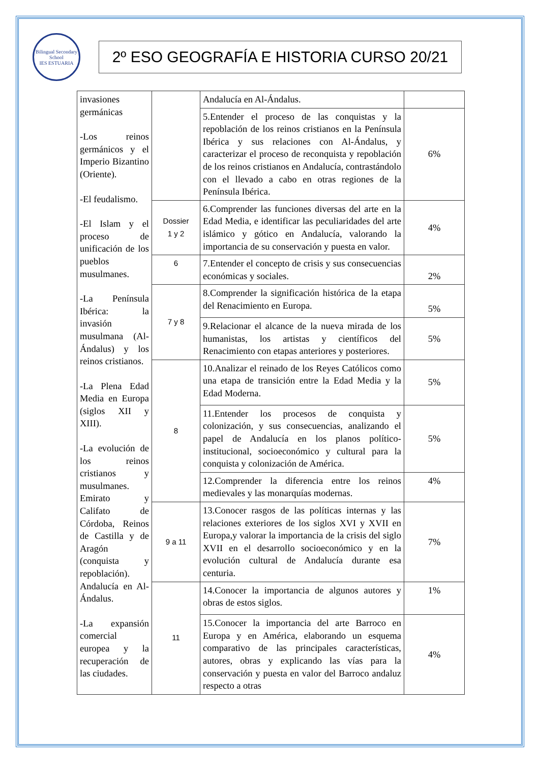Bilingual Secondary School
IES ESTUARIA
2º ESO GEOGRAFÍA E HISTORIA CURSO 20/21
| invasiones germánicas -Los reinos germánicos y el Imperio Bizantino (Oriente). -El feudalismo. -El Islam y el proceso de unificación de los pueblos musulmanes. -La Península Ibérica: la invasión musulmana (Al-Ándalus) y los reinos cristianos. -La Plena Edad Media en Europa (siglos XII y XIII). -La evolución de los reinos cristianos y musulmanes. Emirato y Califato de Córdoba, Reinos de Castilla y de Aragón (conquista y repoblación). Andalucía en Al-Ándalus. -La expansión comercial europea y la recuperación de las ciudades. | | Andalucía en Al-Ándalus. | |
| | | 5.Entender el proceso de las conquistas y la repoblación de los reinos cristianos en la Península Ibérica y sus relaciones con Al-Ándalus, y caracterizar el proceso de reconquista y repoblación de los reinos cristianos en Andalucía, contrastándolo con el llevado a cabo en otras regiones de la Península Ibérica. | 6% |
| | Dossier 1 y 2 | 6.Comprender las funciones diversas del arte en la Edad Media, e identificar las peculiaridades del arte islámico y gótico en Andalucía, valorando la importancia de su conservación y puesta en valor. | 4% |
| | 6 | 7.Entender el concepto de crisis y sus consecuencias económicas y sociales. | 2% |
| | 7 y 8 | 8.Comprender la significación histórica de la etapa del Renacimiento en Europa. | 5% |
| | | 9.Relacionar el alcance de la nueva mirada de los humanistas, los artistas y científicos del Renacimiento con etapas anteriores y posteriores. | 5% |
| | 8 | 10.Analizar el reinado de los Reyes Católicos como una etapa de transición entre la Edad Media y la Edad Moderna. | 5% |
| | | 11.Entender los procesos de conquista y colonización, y sus consecuencias, analizando el papel de Andalucía en los planos político-institucional, socioeconómico y cultural para la conquista y colonización de América. | 5% |
| | | 12.Comprender la diferencia entre los reinos medievales y las monarquías modernas. | 4% |
| | 9 a 11 | 13.Conocer rasgos de las políticas internas y las relaciones exteriores de los siglos XVI y XVII en Europa,y valorar la importancia de la crisis del siglo XVII en el desarrollo socioeconómico y en la evolución cultural de Andalucía durante esa centuria. | 7% |
| | 11 | 14.Conocer la importancia de algunos autores y obras de estos siglos. | 1% |
| | | 15.Conocer la importancia del arte Barroco en Europa y en América, elaborando un esquema comparativo de las principales características, autores, obras y explicando las vías para la conservación y puesta en valor del Barroco andaluz respecto a otras | 4% |